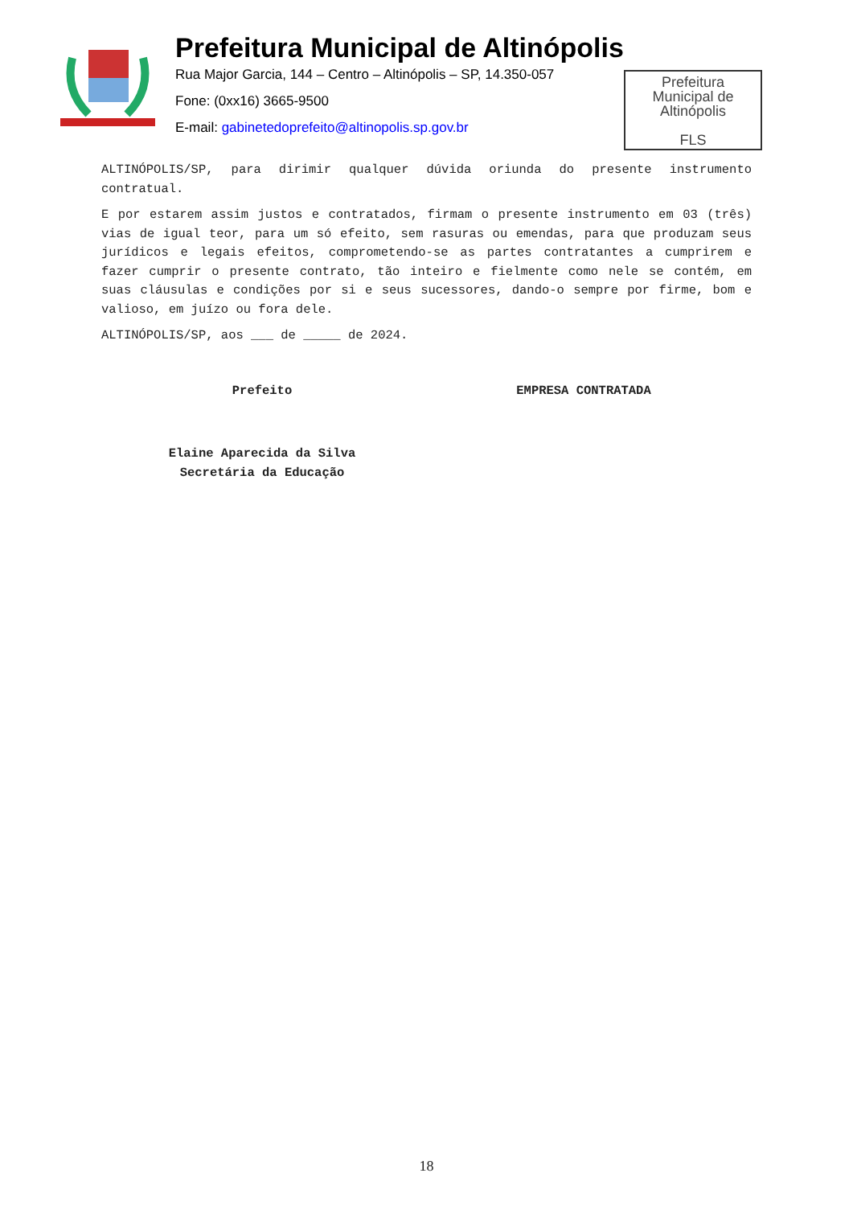Prefeitura Municipal de Altinópolis
Rua Major Garcia, 144 – Centro – Altinópolis – SP, 14.350-057
Fone: (0xx16) 3665-9500
E-mail: gabinetedoprefeito@altinopolis.sp.gov.br
Prefeitura
Municipal de
Altinópolis
FLS
ALTINÓPOLIS/SP, para dirimir qualquer dúvida oriunda do presente instrumento contratual.
E por estarem assim justos e contratados, firmam o presente instrumento em 03 (três) vias de igual teor, para um só efeito, sem rasuras ou emendas, para que produzam seus jurídicos e legais efeitos, comprometendo-se as partes contratantes a cumprirem e fazer cumprir o presente contrato, tão inteiro e fielmente como nele se contém, em suas cláusulas e condições por si e seus sucessores, dando-o sempre por firme, bom e valioso, em juízo ou fora dele.
ALTINÓPOLIS/SP, aos ___ de _____ de 2024.
Prefeito EMPRESA CONTRATADA
Elaine Aparecida da Silva
Secretária da Educação
18